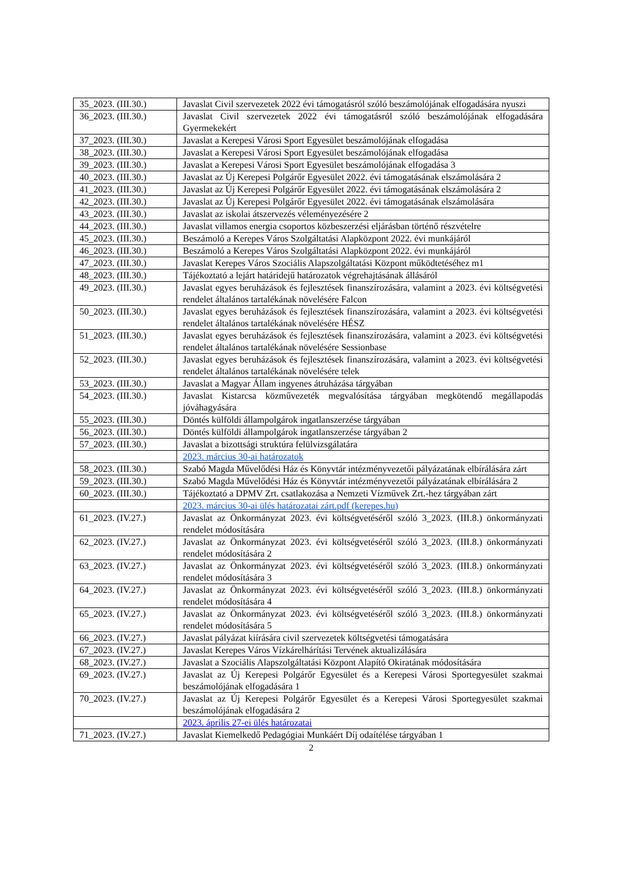| 35_2023. (III.30.) | Javaslat Civil szervezetek 2022 évi támogatásról szóló beszámolójának elfogadására nyuszi |
| 36_2023. (III.30.) | Javaslat Civil szervezetek 2022 évi támogatásról szóló beszámolójának elfogadására Gyermekekért |
| 37_2023. (III.30.) | Javaslat a Kerepesi Városi Sport Egyesület beszámolójának elfogadása |
| 38_2023. (III.30.) | Javaslat a Kerepesi Városi Sport Egyesület beszámolójának elfogadása |
| 39_2023. (III.30.) | Javaslat a Kerepesi Városi Sport Egyesület beszámolójának elfogadása 3 |
| 40_2023. (III.30.) | Javaslat az Új Kerepesi Polgárőr Egyesület 2022. évi támogatásának elszámolására 2 |
| 41_2023. (III.30.) | Javaslat az Új Kerepesi Polgárőr Egyesület 2022. évi támogatásának elszámolására 2 |
| 42_2023. (III.30.) | Javaslat az Új Kerepesi Polgárőr Egyesület 2022. évi támogatásának elszámolására |
| 43_2023. (III.30.) | Javaslat az iskolai átszervezés véleményezésére 2 |
| 44_2023. (III.30.) | Javaslat villamos energia csoportos közbeszerzési eljárásban történő részvételre |
| 45_2023. (III.30.) | Beszámoló a Kerepes Város Szolgáltatási Alapközpont 2022. évi munkájáról |
| 46_2023. (III.30.) | Beszámoló a Kerepes Város Szolgáltatási Alapközpont 2022. évi munkájáról |
| 47_2023. (III.30.) | Javaslat Kerepes Város Szociális Alapszolgáltatási Központ működtetéséhez m1 |
| 48_2023. (III.30.) | Tájékoztató a lejárt határidejű határozatok végrehajtásának állásáról |
| 49_2023. (III.30.) | Javaslat egyes beruházások és fejlesztések finanszírozására, valamint a 2023. évi költségvetési rendelet általános tartalékának növelésére Falcon |
| 50_2023. (III.30.) | Javaslat egyes beruházások és fejlesztések finanszírozására, valamint a 2023. évi költségvetési rendelet általános tartalékának növelésére HÉSZ |
| 51_2023. (III.30.) | Javaslat egyes beruházások és fejlesztések finanszírozására, valamint a 2023. évi költségvetési rendelet általános tartalékának növelésére Sessionbase |
| 52_2023. (III.30.) | Javaslat egyes beruházások és fejlesztések finanszírozására, valamint a 2023. évi költségvetési rendelet általános tartalékának növelésére telek |
| 53_2023. (III.30.) | Javaslat a Magyar Állam ingyenes átruházása tárgyában |
| 54_2023. (III.30.) | Javaslat Kistarcsa közművezeték megvalósítása tárgyában megkötendő megállapodás jóváhagyására |
| 55_2023. (III.30.) | Döntés külföldi állampolgárok ingatlanszerzése tárgyában |
| 56_2023. (III.30.) | Döntés külföldi állampolgárok ingatlanszerzése tárgyában 2 |
| 57_2023. (III.30.) | Javaslat a bizottsági struktúra felülvizsgálatára |
| | 2023. március 30-ai határozatok |
| 58_2023. (III.30.) | Szabó Magda Művelődési Ház és Könyvtár intézményvezetői pályázatának elbírálására zárt |
| 59_2023. (III.30.) | Szabó Magda Művelődési Ház és Könyvtár intézményvezetői pályázatának elbírálására 2 |
| 60_2023. (III.30.) | Tájékoztató a DPMV Zrt. csatlakozása a Nemzeti Vízművek Zrt.-hez tárgyában zárt |
| | 2023. március 30-ai ülés határozatai zárt.pdf (kerepes.hu) |
| 61_2023. (IV.27.) | Javaslat az Önkormányzat 2023. évi költségvetéséről szóló 3_2023. (III.8.) önkormányzati rendelet módosítására |
| 62_2023. (IV.27.) | Javaslat az Önkormányzat 2023. évi költségvetéséről szóló 3_2023. (III.8.) önkormányzati rendelet módosítására 2 |
| 63_2023. (IV.27.) | Javaslat az Önkormányzat 2023. évi költségvetéséről szóló 3_2023. (III.8.) önkormányzati rendelet módosítására 3 |
| 64_2023. (IV.27.) | Javaslat az Önkormányzat 2023. évi költségvetéséről szóló 3_2023. (III.8.) önkormányzati rendelet módosítására 4 |
| 65_2023. (IV.27.) | Javaslat az Önkormányzat 2023. évi költségvetéséről szóló 3_2023. (III.8.) önkormányzati rendelet módosítására 5 |
| 66_2023. (IV.27.) | Javaslat pályázat kiírására civil szervezetek költségvetési támogatására |
| 67_2023. (IV.27.) | Javaslat Kerepes Város Vízkárelhárítási Tervének aktualizálására |
| 68_2023. (IV.27.) | Javaslat a Szociális Alapszolgáltatási Központ Alapító Okiratának módosítására |
| 69_2023. (IV.27.) | Javaslat az Új Kerepesi Polgárőr Egyesület és a Kerepesi Városi Sportegyesület szakmai beszámolójának elfogadására 1 |
| 70_2023. (IV.27.) | Javaslat az Új Kerepesi Polgárőr Egyesület és a Kerepesi Városi Sportegyesület szakmai beszámolójának elfogadására 2 |
| | 2023. április 27-ei ülés határozatai |
| 71_2023. (IV.27.) | Javaslat Kiemelkedő Pedagógiai Munkáért Díj odaítélése tárgyában 1 |
2